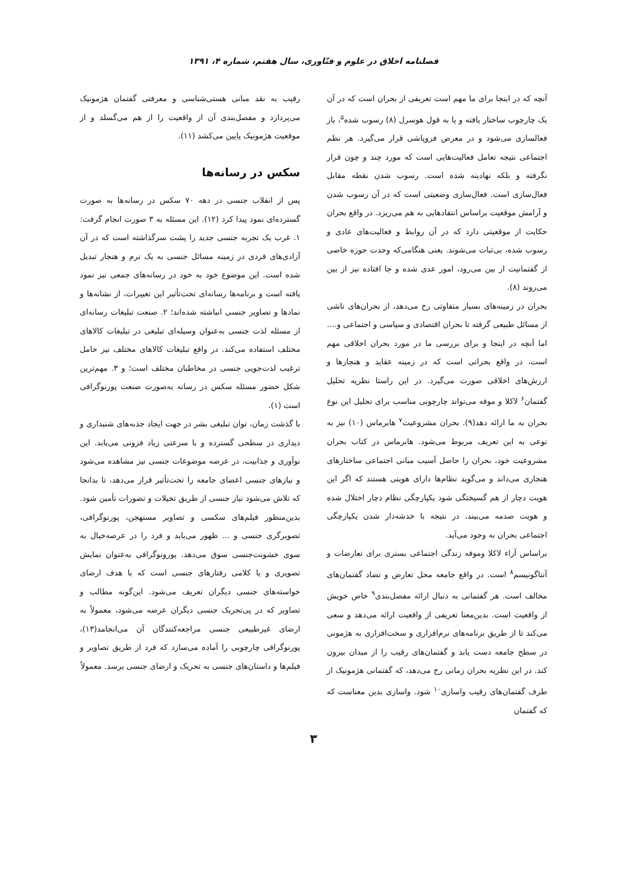فصلنامه اخلاق در علوم و فنّاوری، سال هفتم، شماره ۴، ۱۳۹۱
آنچه که در اینجا برای ما مهم است تعریفی از بحران است که در آن یک چارچوب ساختار یافته و یا به قول هوسرل (۸) رسوب شده<sup>۵</sup>، باز فعالسازی می‌شود و در معرض فروپاشی قرار می‌گیرد. هر نظم اجتماعی نتیجه تعامل فعالیت‌هایی است که مورد چند و چون قرار نگرفته و بلکه نهادینه شده است. رسوب شدن نقطه مقابل فعال‌سازی است. فعال‌سازی وضعیتی است که در آن رسوب شدن و آرامش موقعیت براساس انتقادهایی به هم می‌ریزد. در واقع بحران حکایت از موقعیتی دارد که در آن روابط و فعالیت‌های عادی و رسوب شده، بی‌ثبات می‌شوند. یعنی هنگامی‌که وحدت حوزه خاصی از گفتمانیت از بین می‌رود، امور عدی شده و جا افتاده نیز از بین می‌روند (۸).
بحران در زمینه‌های بسیار متفاوتی رخ می‌دهد، از بحران‌های ناشی از مسائل طبیعی گرفته تا بحران اقتصادی و سیاسی و اجتماعی و.... اما آنچه در اینجا و برای بررسی ما در مورد بحران اخلاقی مهم است، در واقع بحرانی است که در زمینه عقاید و هنجارها و ارزش‌های اخلاقی صورت می‌گیرد. در این راستا نظریه تحلیل گفتمان<sup>۶</sup> لاکلا و موفه می‌تواند چارچوبی مناسب برای تحلیل این نوع بحران به ما ارائه دهد(۹). بحران مشروعیت<sup>۷</sup> هابرماس (۱۰) نیز به نوعی به این تعریف مربوط می‌شود. هابرماس در کتاب بحران مشروعیت خود، بحران را حاصل آسیب مبانی اجتماعی ساختارهای هنجاری می‌داند و می‌گوید نظام‌ها دارای هویتی هستند که اگر این هویت دچار از هم گسیختگی شود یکپارچگی نظام دچار اختلال شده و هویت صدمه می‌بیند، در نتیجه با خدشه‌دار شدن یکپارچگی اجتماعی بحران به وجود می‌آید.
براساس آراء لاکلا وموفه زندگی اجتماعی بستری برای تعارضات و آنتاگونیسم<sup>۸</sup> است. در واقع جامعه محل تعارض و تضاد گفتمان‌های مخالف است. هر گفتمانی به دنبال ارائه مفصل‌بندی<sup>۹</sup> خاص خویش از واقعیت است. بدین‌معنا تعریفی از واقعیت ارائه می‌دهد و سعی می‌کند تا از طریق برنامه‌های نرم‌افزاری و سخت‌افزاری به هژمونی در سطح جامعه دست یابد و گفتمان‌های رقیب را از میدان بیرون کند. در این نظریه بحران زمانی رخ می‌دهد، که گفتمانی هژمونیک از طرف گفتمان‌های رقیب واسازی<sup>۱۰</sup> شود. واسازی بدین معناست که که گفتمان
رقیب به نقد مبانی هستی‌شناسی و معرفتی گفتمان هژمونیک می‌پردازد و مفصل‌بندی آن از واقعیت را از هم می‌گسلد و از موقعیت هژمونیک پایین می‌کشد (۱۱).
سکس در رسانه‌ها
پس از انقلاب جنسی در دهه ۷۰ سکس در رسانه‌ها به صورت گسترده‌ای نمود پیدا کرد (۱۲). این مسئله به ۳ صورت انجام گرفت: ۱. غرب یک تجربه جنسی جدید را پشت سرگذاشته است که در آن آزادی‌های فردی در زمینه مسائل جنسی به یک نرم و هنجار تبدیل شده است. این موضوع خود به خود در رسانه‌های جمعی نیز نمود یافته است و برنامه‌ها رسانه‌ای تحت‌تأثیر این تغییرات، از نشانه‌ها و نمادها و تصاویر جنسی انباشته شده‌اند؛ ۲. صنعت تبلیغات رسانه‌ای از مسئله لذت جنسی به‌عنوان وسیله‌ای تبلیغی در تبلیغات کالاهای مختلف استفاده می‌کند. در واقع تبلیغات کالاهای مختلف نیز حامل ترغیب لذت‌جویی جنسی در مخاطبان مختلف است؛ و ۳. مهم‌ترین شکل حضور مسئله سکس در رسانه به‌صورت صنعت پورنوگرافی است (۱).
با گذشت زمان، توان تبلیغی بشر در جهت ایجاد جذبه‌های شنیداری و دیداری در سطحی گسترده و با سرعتی زیاد فزونی می‌یابد. این نوآوری و جذابیت، در عرصه موضوعات جنسی نیز مشاهده می‌شود و نیازهای جنسی اعضای جامعه را تحت‌تأثیر قرار می‌دهد، تا بدانجا که تلاش می‌شود نیاز جنسی از طریق تخیلات و تصورات تأمین شود. بدین‌منظور فیلم‌های سکسی و تصاویر مستهجن، پورنوگرافی، تصویرگری جنسی و ... ظهور می‌یابد و فرد را در عرصه‌خیال به سوی خشونت‌جنسی سوق می‌دهد. پورونوگرافی به‌عنوان نمایش تصویری و یا کلامی رفتارهای جنسی است که با هدف ارضای خواسته‌های جنسی دیگران تعریف می‌شود. این‌گونه مطالب و تصاویر که در پی‌تحریک جنسی دیگران عرضه می‌شود، معمولاً به ارضای غیرطبیعی جنسی مراجعه‌کنندگان آن می‌انجامد(۱۳)، پورنوگرافی چارچوبی را آماده می‌سازد که فرد از طریق تصاویر و فیلم‌ها و داستان‌های جنسی به تحریک و ارضای جنسی برسد. معمولاً
۳